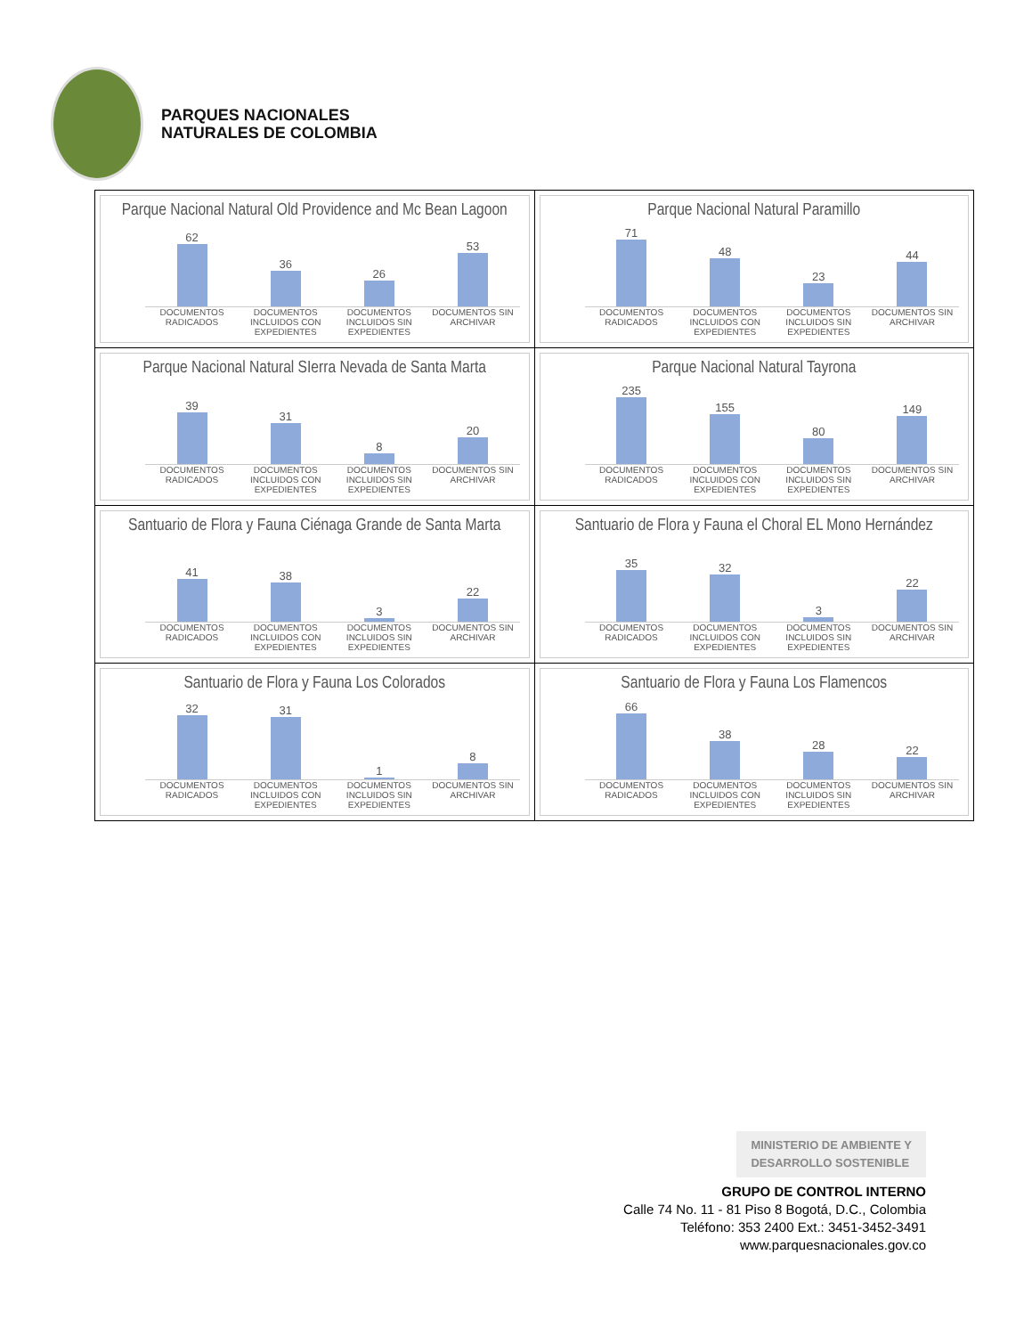PARQUES NACIONALES
NATURALES DE COLOMBIA
| Parque Nacional Natural Old Providence and Mc Bean Lagoon 62 36 26 53 DOCUMENTOS RADICADOS DOCUMENTOS INCLUIDOS CON EXPEDIENTES DOCUMENTOS INCLUIDOS SIN EXPEDIENTES DOCUMENTOS SIN ARCHIVAR | Parque Nacional Natural Paramillo 71 48 23 44 DOCUMENTOS RADICADOS DOCUMENTOS INCLUIDOS CON EXPEDIENTES DOCUMENTOS INCLUIDOS SIN EXPEDIENTES DOCUMENTOS SIN ARCHIVAR |
| Parque Nacional Natural SIerra Nevada de Santa Marta 39 31 8 20 DOCUMENTOS RADICADOS DOCUMENTOS INCLUIDOS CON EXPEDIENTES DOCUMENTOS INCLUIDOS SIN EXPEDIENTES DOCUMENTOS SIN ARCHIVAR | Parque Nacional Natural Tayrona 235 155 80 149 DOCUMENTOS RADICADOS DOCUMENTOS INCLUIDOS CON EXPEDIENTES DOCUMENTOS INCLUIDOS SIN EXPEDIENTES DOCUMENTOS SIN ARCHIVAR |
| Santuario de Flora y Fauna Ciénaga Grande de Santa Marta 41 38 3 22 DOCUMENTOS RADICADOS DOCUMENTOS INCLUIDOS CON EXPEDIENTES DOCUMENTOS INCLUIDOS SIN EXPEDIENTES DOCUMENTOS SIN ARCHIVAR | Santuario de Flora y Fauna el Choral EL Mono Hernández 35 32 3 22 DOCUMENTOS RADICADOS DOCUMENTOS INCLUIDOS CON EXPEDIENTES DOCUMENTOS INCLUIDOS SIN EXPEDIENTES DOCUMENTOS SIN ARCHIVAR |
| Santuario de Flora y Fauna Los Colorados 32 31 1 8 DOCUMENTOS RADICADOS DOCUMENTOS INCLUIDOS CON EXPEDIENTES DOCUMENTOS INCLUIDOS SIN EXPEDIENTES DOCUMENTOS SIN ARCHIVAR | Santuario de Flora y Fauna Los Flamencos 66 38 28 22 DOCUMENTOS RADICADOS DOCUMENTOS INCLUIDOS CON EXPEDIENTES DOCUMENTOS INCLUIDOS SIN EXPEDIENTES DOCUMENTOS SIN ARCHIVAR |
MINISTERIO DE AMBIENTE Y
DESARROLLO SOSTENIBLE
GRUPO DE CONTROL INTERNO
Calle 74 No. 11 - 81 Piso 8 Bogotá, D.C., Colombia
Teléfono: 353 2400 Ext.: 3451-3452-3491
www.parquesnacionales.gov.co